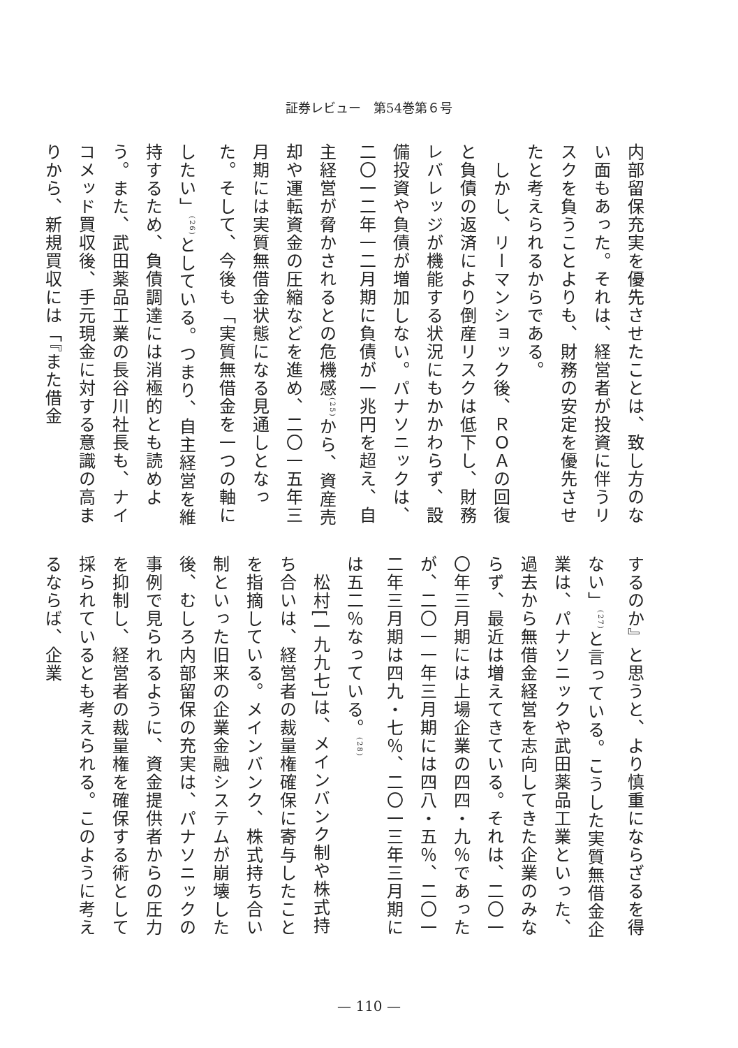証券レビュー　第54巻第６号
内部留保充実を優先させたことは、致し方のない面もあった。それは、経営者が投資に伴うリスクを負うことよりも、財務の安定を優先させたと考えられるからである。
　しかし、リーマンショック後、ＲＯＡの回復と負債の返済により倒産リスクは低下し、財務レバレッジが機能する状況にもかかわらず、設備投資や負債が増加しない。パナソニックは、二〇一二年一二月期に負債が一兆円を超え、自主経営が脅かされるとの危機感<sup>(25)</sup>から、資産売却や運転資金の圧縮などを進め、二〇一五年三月期には実質無借金状態になる見通しとなった。そして、今後も「実質無借金を一つの軸にしたい」<sup>(26)</sup>としている。つまり、自主経営を維持するため、負債調達には消極的とも読めよう。また、武田薬品工業の長谷川社長も、ナイコメッド買収後、手元現金に対する意識の高まりから、新規買収には「『また借金
するのか』と思うと、より慎重にならざるを得ない」<sup>(27)</sup>と言っている。こうした実質無借金企業は、パナソニックや武田薬品工業といった、過去から無借金経営を志向してきた企業のみならず、最近は増えてきている。それは、二〇一〇年三月期には上場企業の四四・九％であったが、二〇一一年三月期には四八・五％、二〇一二年三月期は四九・七％、二〇一三年三月期には五二％なっている。<sup>(28)</sup>
　松村[一九九七]は、メインバンク制や株式持ち合いは、経営者の裁量権確保に寄与したことを指摘している。メインバンク、株式持ち合い制といった旧来の企業金融システムが崩壊した後、むしろ内部留保の充実は、パナソニックの事例で見られるように、資金提供者からの圧力を抑制し、経営者の裁量権を確保する術として採られているとも考えられる。このように考えるならば、企業
— 110 —